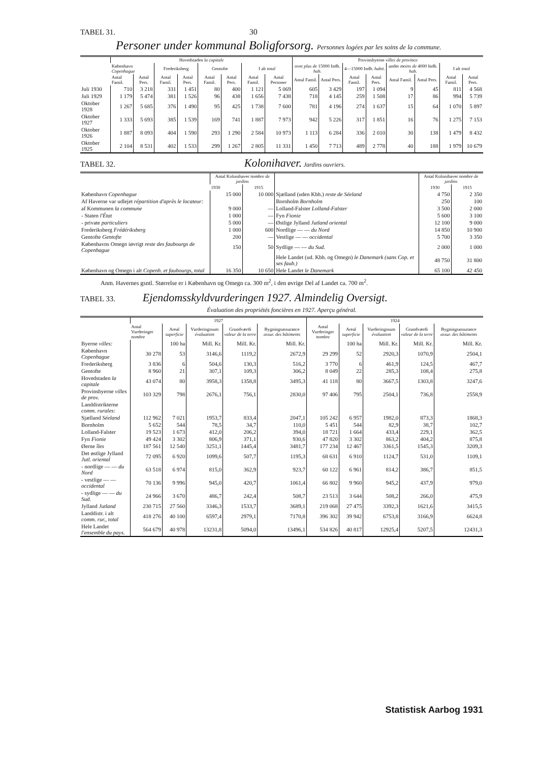TABEL 31. 30
Personer under kommunal Boligforsorg. Personnes logées par les soins de la commune.
| | Hovedstaden la capitale | | | | | | | | Provinsbyerne villes de province | | | | | | | |
| --- | --- | --- | --- | --- | --- | --- | --- | --- | --- | --- | --- | --- | --- | --- | --- | --- |
| | København Copenhague | | Frederiksberg | | Gentofte | | I alt total | | over plus de 15000 Indb. hab. | | 4—15000 Indb. habit. | | under moins de 4000 Indb. hab. | | I alt total | |
| | Antal Famil. | Antal Pers. | Antal Famil. | Antal Pers. | Antal Famil. | Antal Pers. | Antal Famil. | Antal Personer | Antal Famil. | Antal Pers. | Antal Famil. | Antal Pers. | Antal Famil. | Antal Pers. | Antal Famil. | Antal Pers. |
| Juli 1930 | 710 | 3 218 | 331 | 1 451 | 80 | 400 | 1 121 | 5 069 | 605 | 3 429 | 197 | 1 094 | 9 | 45 | 811 | 4 568 |
| Juli 1929 | 1 179 | 5 474 | 381 | 1 526 | 96 | 438 | 1 656 | 7 438 | 718 | 4 145 | 259 | 1 508 | 17 | 86 | 994 | 5 739 |
| Oktober 1928 | 1 267 | 5 685 | 376 | 1 490 | 95 | 425 | 1 738 | 7 600 | 781 | 4 196 | 274 | 1 637 | 15 | 64 | 1 070 | 5 897 |
| Oktober 1927 | 1 333 | 5 693 | 385 | 1 539 | 169 | 741 | 1 887 | 7 973 | 942 | 5 226 | 317 | 1 851 | 16 | 76 | 1 275 | 7 153 |
| Oktober 1926 | 1 887 | 8 093 | 404 | 1 590 | 293 | 1 290 | 2 584 | 10 973 | 1 113 | 6 284 | 336 | 2 010 | 30 | 138 | 1 479 | 8 432 |
| Oktober 1925 | 2 104 | 8 531 | 402 | 1 533 | 299 | 1 267 | 2 805 | 11 331 | 1 450 | 7 713 | 489 | 2 778 | 40 | 188 | 1 979 | 10 679 |
TABEL 32. Kolonihaver. Jardins ouvriers.
| | Antal Kolonihaver nombre de jardins | | | Antal Kolonihaver nombre de jardins | |
| --- | --- | --- | --- | --- | --- |
| | 1930 | 1915 | | 1930 | 1915 |
| København Copenhague | 15 000 | 10 000 | Sjælland (uden Kbh.) reste de Séeland | 4 750 | 2 350 |
| Af Haverne var udlejet répartition d'après le locateur: | | | Bornholm Bornholm | 250 | 100 |
| af Kommunen la commune | 9 000 | — | Lolland-Falster Lolland-Falster | 3 500 | 2 000 |
| - Staten l'État | 1 000 | — | Fyn Fionie | 5 600 | 3 100 |
| - private particuliers | 5 000 | — | Østlige Jylland Jutland oriental | 12 100 | 9 000 |
| Frederiksberg Frédériksberg | 1 000 | 600 | Nordlige — — du Nord | 14 850 | 10 900 |
| Gentofte Gentofte | 200 | — | Vestlige — — occidental | 5 700 | 3 350 |
| Københavns Omegn iøvrigt reste des faubourgs de Copenhague | 150 | 50 | Sydlige — — du Sud. | 2 000 | 1 000 |
| | | | Hele Landet (ud. Kbh. og Omegn) le Danemark (sans Cop. et ses faub.) | 48 750 | 31 800 |
| København og Omegn i alt Copenh. et faubourgs, total | 16 350 | 10 650 | Hele Landet le Danemark | 65 100 | 42 450 |
Anm. Havernes gsntl. Størrelse er i København og Omegn ca. 300 m<sup>2</sup>, i den øvrige Del af Landet ca. 700 m<sup>2</sup>.
TABEL 33. Ejendomsskyldvurderingen 1927. Almindelig Oversigt.
Évaluation des propriétés foncières en 1927. Aperçu général.
| | 1927 | | | | | 1924 | | | | |
| --- | --- | --- | --- | --- | --- | --- | --- | --- | --- | --- |
| | Antal Vurderinger nombre | Areal superficie | Vurderingssum évaluation | Grundværdi valeur de la terre | Bygningsassurance assur. des bâtiments | Antal Vurderinger nombre | Areal superficie | Vurderingssum évaluation | Grundværdi valeur de la terre | Bygningsassurance assur. des bâtiments |
| Byerne villes: | | 100 ha | Mill. Kr. | Mill. Kr. | Mill. Kr. | | 100 ha | Mill. Kr. | Mill. Kr. | Mill. Kr. |
| København Copenhague | 30 278 | 53 | 3146,6 | 1119,2 | 2672,9 | 29 299 | 52 | 2920,3 | 1070,9 | 2504,1 |
| Frederiksberg | 3 836 | 6 | 504,6 | 130,3 | 516,2 | 3 770 | 6 | 461,9 | 124,5 | 467,7 |
| Gentofte | 8 960 | 21 | 307,1 | 109,3 | 306,2 | 8 049 | 22 | 285,3 | 108,4 | 275,8 |
| Hovedstaden la capitale | 43 074 | 80 | 3958,3 | 1358,8 | 3495,3 | 41 118 | 80 | 3667,5 | 1303,8 | 3247,6 |
| Provinsbyerne villes de prov. | 103 329 | 798 | 2676,1 | 756,1 | 2830,0 | 97 406 | 795 | 2504,1 | 736,8 | 2558,9 |
| Landdistrikterne comm. rurales: | | | | | | | | | | |
| Sjælland Séeland | 112 962 | 7 021 | 1953,7 | 833,4 | 2047,1 | 105 242 | 6 957 | 1982,0 | 873,3 | 1868,3 |
| Bornholm | 5 652 | 544 | 78,5 | 34,7 | 110,0 | 5 451 | 544 | 82,9 | 38,7 | 102,7 |
| Lolland-Falster | 19 523 | 1 673 | 412,0 | 206,2 | 394,0 | 18 721 | 1 664 | 433,4 | 229,1 | 362,5 |
| Fyn Fionie | 49 424 | 3 302 | 806,9 | 371,1 | 930,6 | 47 820 | 3 302 | 863,2 | 404,2 | 875,8 |
| Øerne îles | 187 561 | 12 540 | 3251,1 | 1445,4 | 3481,7 | 177 234 | 12 467 | 3361,5 | 1545,3 | 3209,3 |
| Det østlige Jylland Jutl. oriental | 72 095 | 6 920 | 1099,6 | 507,7 | 1195,3 | 68 631 | 6 910 | 1124,7 | 531,0 | 1109,1 |
| - nordlige — — du Nord | 63 518 | 6 974 | 815,0 | 362,9 | 923,7 | 60 122 | 6 961 | 814,2 | 386,7 | 851,5 |
| - vestlige — — occidental | 70 136 | 9 996 | 945,0 | 420,7 | 1061,4 | 66 802 | 9 960 | 945,2 | 437,9 | 979,0 |
| - sydlige — — du Sud. | 24 966 | 3 670 | 486,7 | 242,4 | 508,7 | 23 513 | 3 644 | 508,2 | 266,0 | 475,9 |
| Jylland Jutland | 230 715 | 27 560 | 3346,3 | 1533,7 | 3689,1 | 219 068 | 27 475 | 3392,3 | 1621,6 | 3415,5 |
| Landdistr. i alt comm. rur., total | 418 276 | 40 100 | 6597,4 | 2979,1 | 7170,8 | 396 302 | 39 942 | 6753,8 | 3166,9 | 6624,8 |
| Hele Landet l'ensemble du pays. | 564 679 | 40 978 | 13231,8 | 5094,0 | 13496,1 | 534 826 | 40 817 | 12925,4 | 5207,5 | 12431,3 |
Statistisk Aarbog 1931